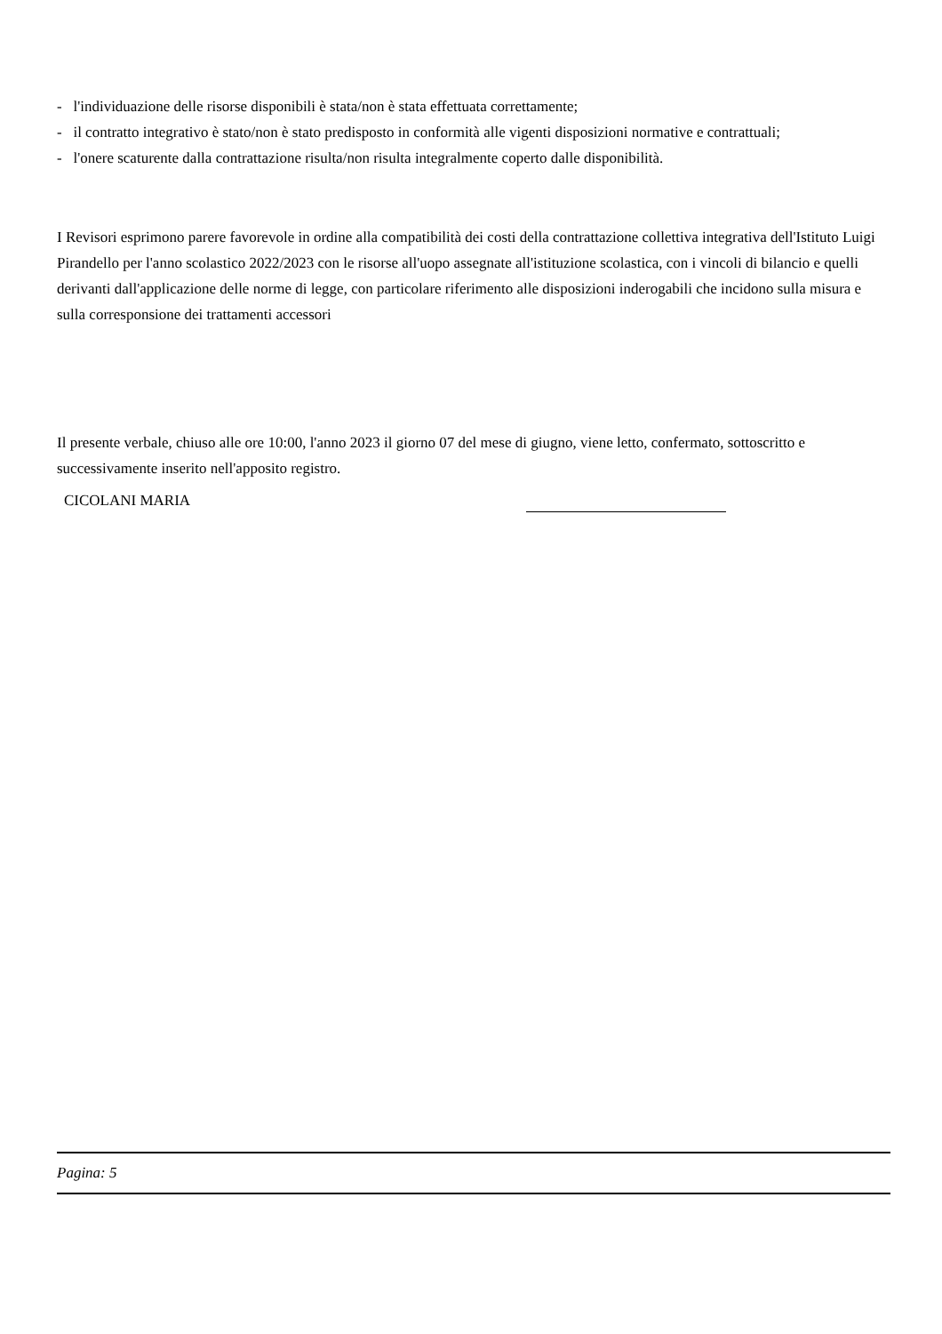- l'individuazione delle risorse disponibili è stata/non è stata effettuata correttamente;
- il contratto integrativo è stato/non è stato predisposto in conformità alle vigenti disposizioni normative e contrattuali;
- l'onere scaturente dalla contrattazione risulta/non risulta integralmente coperto dalle disponibilità.
I Revisori esprimono parere favorevole in ordine alla compatibilità dei costi della contrattazione collettiva integrativa dell'Istituto Luigi Pirandello per l'anno scolastico 2022/2023 con le risorse all'uopo assegnate all'istituzione scolastica, con i vincoli di bilancio e quelli derivanti dall'applicazione delle norme di legge, con particolare riferimento alle disposizioni inderogabili che incidono sulla misura e sulla corresponsione dei trattamenti accessori
Il presente verbale, chiuso alle ore 10:00, l'anno 2023 il giorno 07 del mese di giugno, viene letto, confermato, sottoscritto e successivamente inserito nell'apposito registro.
CICOLANI MARIA
Pagina: 5